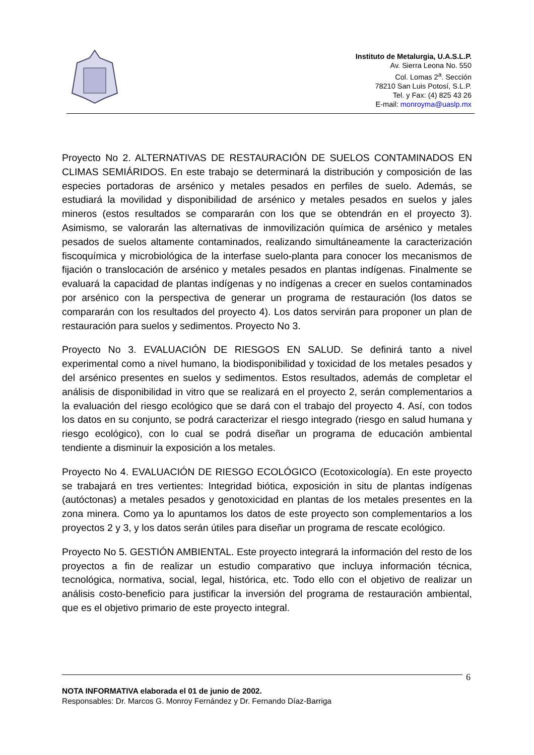Instituto de Metalurgia, U.A.S.L.P.
Av. Sierra Leona No. 550
Col. Lomas 2<sup>a</sup>. Sección
78210 San Luis Potosí, S.L.P.
Tel. y Fax: (4) 825 43 26
E-mail: monroyma@uaslp.mx
Proyecto No 2. ALTERNATIVAS DE RESTAURACIÓN DE SUELOS CONTAMINADOS EN CLIMAS SEMIÁRIDOS. En este trabajo se determinará la distribución y composición de las especies portadoras de arsénico y metales pesados en perfiles de suelo. Además, se estudiará la movilidad y disponibilidad de arsénico y metales pesados en suelos y jales mineros (estos resultados se compararán con los que se obtendrán en el proyecto 3). Asimismo, se valorarán las alternativas de inmovilización química de arsénico y metales pesados de suelos altamente contaminados, realizando simultáneamente la caracterización fiscoquímica y microbiológica de la interfase suelo-planta para conocer los mecanismos de fijación o translocación de arsénico y metales pesados en plantas indígenas. Finalmente se evaluará la capacidad de plantas indígenas y no indígenas a crecer en suelos contaminados por arsénico con la perspectiva de generar un programa de restauración (los datos se compararán con los resultados del proyecto 4). Los datos servirán para proponer un plan de restauración para suelos y sedimentos. Proyecto No 3.
Proyecto No 3. EVALUACIÓN DE RIESGOS EN SALUD. Se definirá tanto a nivel experimental como a nivel humano, la biodisponibilidad y toxicidad de los metales pesados y del arsénico presentes en suelos y sedimentos. Estos resultados, además de completar el análisis de disponibilidad in vitro que se realizará en el proyecto 2, serán complementarios a la evaluación del riesgo ecológico que se dará con el trabajo del proyecto 4. Así, con todos los datos en su conjunto, se podrá caracterizar el riesgo integrado (riesgo en salud humana y riesgo ecológico), con lo cual se podrá diseñar un programa de educación ambiental tendiente a disminuir la exposición a los metales.
Proyecto No 4. EVALUACIÓN DE RIESGO ECOLÓGICO (Ecotoxicología). En este proyecto se trabajará en tres vertientes: Integridad biótica, exposición in situ de plantas indígenas (autóctonas) a metales pesados y genotoxicidad en plantas de los metales presentes en la zona minera. Como ya lo apuntamos los datos de este proyecto son complementarios a los proyectos 2 y 3, y los datos serán útiles para diseñar un programa de rescate ecológico.
Proyecto No 5. GESTIÓN AMBIENTAL. Este proyecto integrará la información del resto de los proyectos a fin de realizar un estudio comparativo que incluya información técnica, tecnológica, normativa, social, legal, histórica, etc. Todo ello con el objetivo de realizar un análisis costo-beneficio para justificar la inversión del programa de restauración ambiental, que es el objetivo primario de este proyecto integral.
6
NOTA INFORMATIVA elaborada el 01 de junio de 2002.
Responsables: Dr. Marcos G. Monroy Fernández y Dr. Fernando Díaz-Barriga